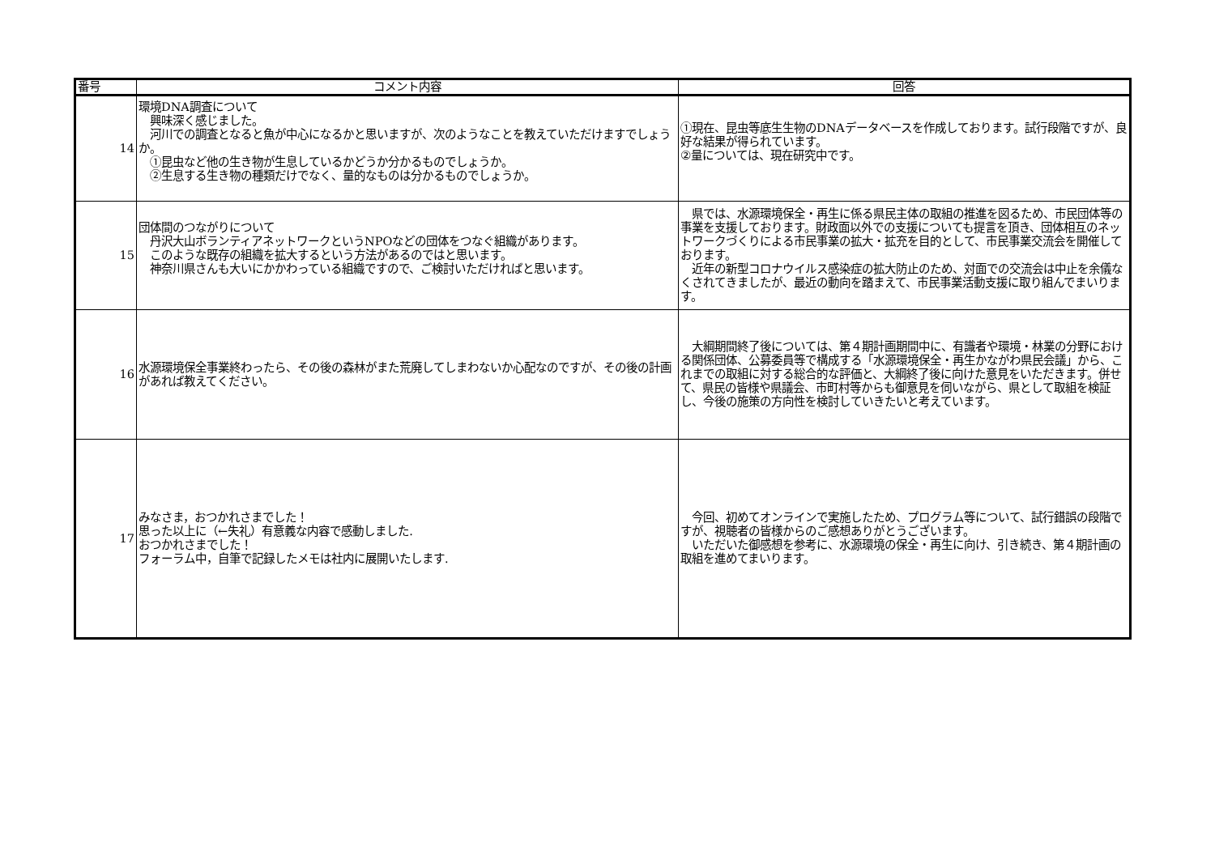| 番号 | コメント内容 | 回答 |
| --- | --- | --- |
| 14 | 環境DNA調査について 興味深く感じました。 河川での調査となると魚が中心になるかと思いますが、次のようなことを教えていただけますでしょうか。 ①昆虫など他の生き物が生息しているかどうか分かるものでしょうか。 ②生息する生き物の種類だけでなく、量的なものは分かるものでしょうか。 | ①現在、昆虫等底生生物のDNAデータベースを作成しております。試行段階ですが、良好な結果が得られています。 ②量については、現在研究中です。 |
| 15 | 団体間のつながりについて 丹沢大山ボランティアネットワークというNPOなどの団体をつなぐ組織があります。 このような既存の組織を拡大するという方法があるのではと思います。 神奈川県さんも大いにかかわっている組織ですので、ご検討いただければと思います。 | 県では、水源環境保全・再生に係る県民主体の取組の推進を図るため、市民団体等の事業を支援しております。財政面以外での支援についても提言を頂き、団体相互のネットワークづくりによる市民事業の拡大・拡充を目的として、市民事業交流会を開催しております。 近年の新型コロナウイルス感染症の拡大防止のため、対面での交流会は中止を余儀なくされてきましたが、最近の動向を踏まえて、市民事業活動支援に取り組んでまいります。 |
| 16 | 水源環境保全事業終わったら、その後の森林がまた荒廃してしまわないか心配なのですが、その後の計画があれば教えてください。 | 大綱期間終了後については、第４期計画期間中に、有識者や環境・林業の分野における関係団体、公募委員等で構成する「水源環境保全・再生かながわ県民会議」から、これまでの取組に対する総合的な評価と、大綱終了後に向けた意見をいただきます。併せて、県民の皆様や県議会、市町村等からも御意見を伺いながら、県として取組を検証し、今後の施策の方向性を検討していきたいと考えています。 |
| 17 | みなさま，おつかれさまでした！ 思った以上に（←失礼）有意義な内容で感動しました. おつかれさまでした！ フォーラム中，自筆で記録したメモは社内に展開いたします. | 今回、初めてオンラインで実施したため、プログラム等について、試行錯誤の段階ですが、視聴者の皆様からのご感想ありがとうございます。 いただいた御感想を参考に、水源環境の保全・再生に向け、引き続き、第４期計画の取組を進めてまいります。 |